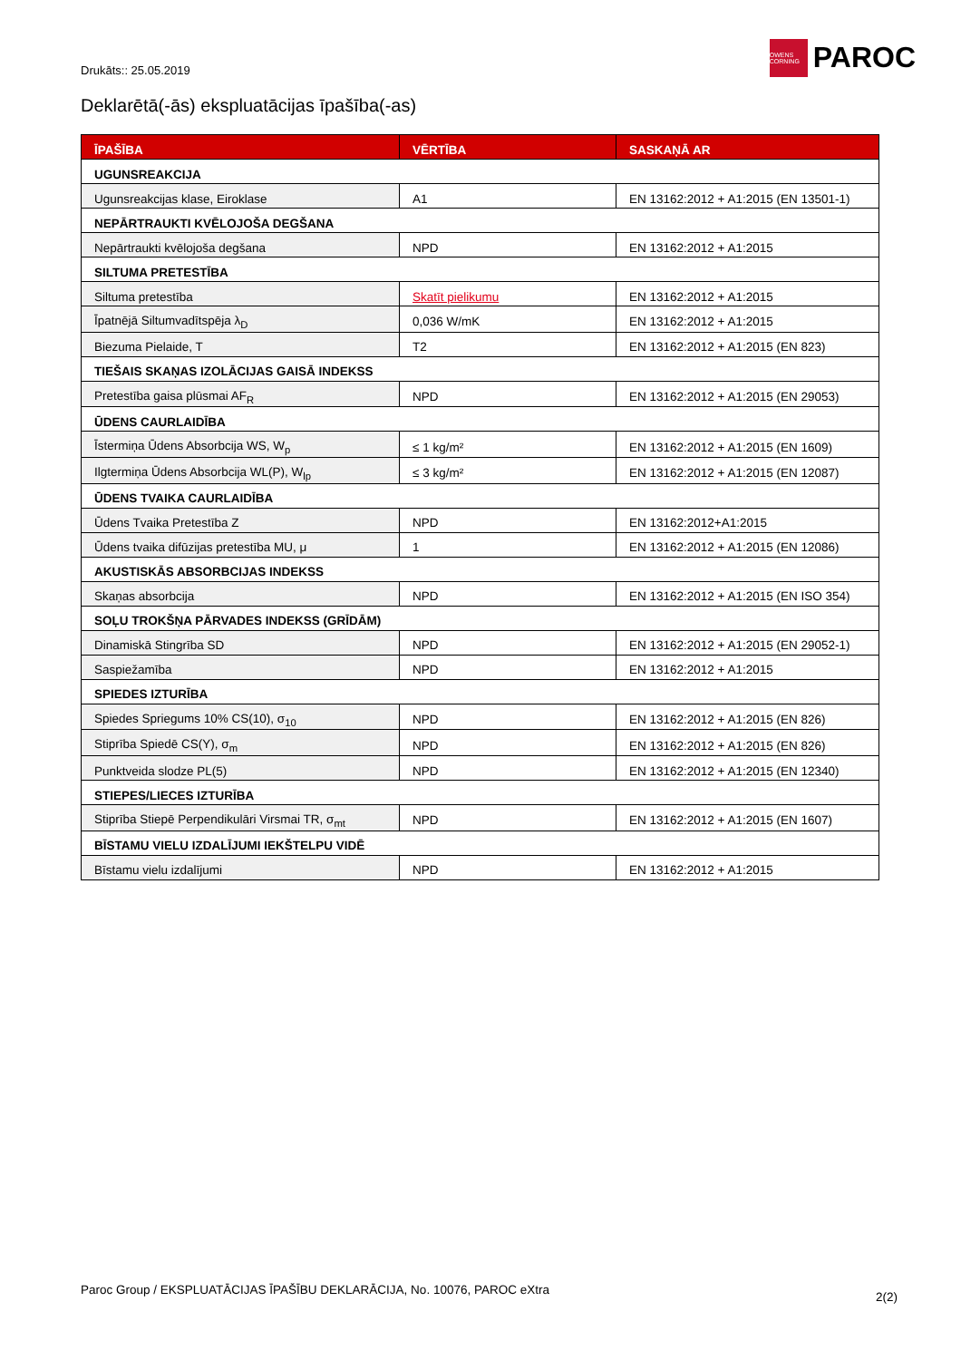Drukāts:: 25.05.2019
OWENS CORNING
PAROC
Deklarētā(-ās) ekspluatācijas īpašība(-as)
| ĪPAŠĪBA | VĒRTĪBA | SASKAŅĀ AR |
| --- | --- | --- |
| UGUNSREAKCIJA | | |
| Ugunsreakcijas klase, Eiroklase | A1 | EN 13162:2012 + A1:2015 (EN 13501-1) |
| NEPĀRTRAUKTI KVĒLOJOŠA DEGŠANA | | |
| Nepārtraukti kvēlojoša degšana | NPD | EN 13162:2012 + A1:2015 |
| SILTUMA PRETESTĪBA | | |
| Siltuma pretestība | Skatīt pielikumu | EN 13162:2012 + A1:2015 |
| Īpatnējā Siltumvadītspēja λ<sub>D</sub> | 0,036 W/mK | EN 13162:2012 + A1:2015 |
| Biezuma Pielaide, T | T2 | EN 13162:2012 + A1:2015 (EN 823) |
| TIEŠAIS SKAŅAS IZOLĀCIJAS GAISĀ INDEKSS | | |
| Pretestība gaisa plūsmai AF<sub>R</sub> | NPD | EN 13162:2012 + A1:2015 (EN 29053) |
| ŪDENS CAURLAIDĪBA | | |
| Īstermiņa Ūdens Absorbcija WS, W<sub>p</sub> | ≤ 1 kg/m² | EN 13162:2012 + A1:2015 (EN 1609) |
| Ilgtermiņa Ūdens Absorbcija WL(P), W<sub>lp</sub> | ≤ 3 kg/m² | EN 13162:2012 + A1:2015 (EN 12087) |
| ŪDENS TVAIKA CAURLAIDĪBA | | |
| Ūdens Tvaika Pretestība Z | NPD | EN 13162:2012+A1:2015 |
| Ūdens tvaika difūzijas pretestība MU, μ | 1 | EN 13162:2012 + A1:2015 (EN 12086) |
| AKUSTISKĀS ABSORBCIJAS INDEKSS | | |
| Skaņas absorbcija | NPD | EN 13162:2012 + A1:2015 (EN ISO 354) |
| SOĻU TROKŠŅA PĀRVADES INDEKSS (GRĪDĀM) | | |
| Dinamiskā Stingrība SD | NPD | EN 13162:2012 + A1:2015 (EN 29052-1) |
| Saspiežamība | NPD | EN 13162:2012 + A1:2015 |
| SPIEDES IZTURĪBA | | |
| Spiedes Spriegums 10% CS(10), σ<sub>10</sub> | NPD | EN 13162:2012 + A1:2015 (EN 826) |
| Stiprība Spiedē CS(Y), σ<sub>m</sub> | NPD | EN 13162:2012 + A1:2015 (EN 826) |
| Punktveida slodze PL(5) | NPD | EN 13162:2012 + A1:2015 (EN 12340) |
| STIEPES/LIECES IZTURĪBA | | |
| Stiprība Stiepē Perpendikulāri Virsmai TR, σ<sub>mt</sub> | NPD | EN 13162:2012 + A1:2015 (EN 1607) |
| BĪSTAMU VIELU IZDALĪJUMI IEKŠTELPU VIDĒ | | |
| Bīstamu vielu izdalījumi | NPD | EN 13162:2012 + A1:2015 |
Paroc Group / EKSPLUATĀCIJAS ĪPAŠĪBU DEKLARĀCIJA, No. 10076, PAROC eXtra 2(2)